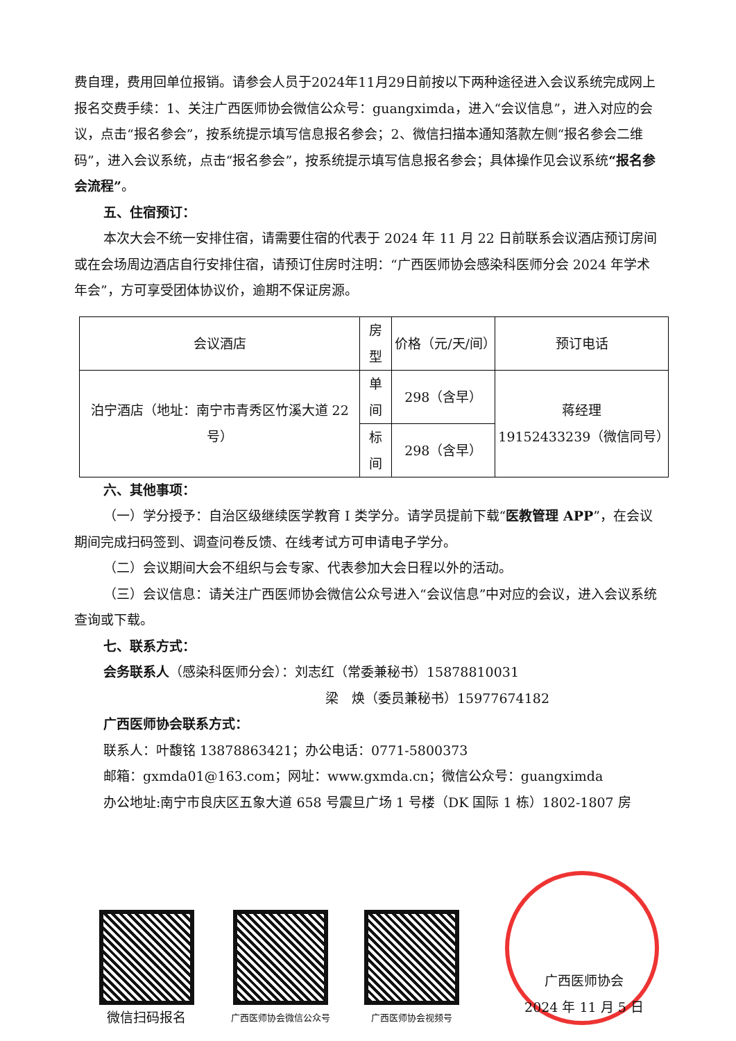费自理，费用回单位报销。请参会人员于2024年11月29日前按以下两种途径进入会议系统完成网上报名交费手续：1、关注广西医师协会微信公众号：guangximda，进入“会议信息”，进入对应的会议，点击“报名参会”，按系统提示填写信息报名参会；2、微信扫描本通知落款左侧“报名参会二维码”，进入会议系统，点击“报名参会”，按系统提示填写信息报名参会；具体操作见会议系统“报名参会流程”。
五、住宿预订：
本次大会不统一安排住宿，请需要住宿的代表于 2024 年 11 月 22 日前联系会议酒店预订房间或在会场周边酒店自行安排住宿，请预订住房时注明：“广西医师协会感染科医师分会 2024 年学术年会”，方可享受团体协议价，逾期不保证房源。
| 会议酒店 | 房型 | 价格（元/天/间） | 预订电话 |
| 泊宁酒店（地址：南宁市青秀区竹溪大道 22 号） | 单间 | 298（含早） | 蒋经理 19152433239（微信同号） |
| | 标间 | 298（含早） | |
六、其他事项：
（一）学分授予：自治区级继续医学教育 I 类学分。请学员提前下载“医教管理 APP”，在会议期间完成扫码签到、调查问卷反馈、在线考试方可申请电子学分。
（二）会议期间大会不组织与会专家、代表参加大会日程以外的活动。
（三）会议信息：请关注广西医师协会微信公众号进入“会议信息”中对应的会议，进入会议系统查询或下载。
七、联系方式：
会务联系人（感染科医师分会）：刘志红（常委兼秘书）15878810031
梁　焕（委员兼秘书）15977674182
广西医师协会联系方式：
联系人：叶馥铭 13878863421；办公电话：0771-5800373
邮箱：gxmda01@163.com；网址：www.gxmda.cn；微信公众号：guangximda
办公地址:南宁市良庆区五象大道 658 号震旦广场 1 号楼（DK 国际 1 栋）1802-1807 房
微信扫码报名
广西医师协会微信公众号
广西医师协会视频号
广西医师协会
2024 年 11 月 5 日